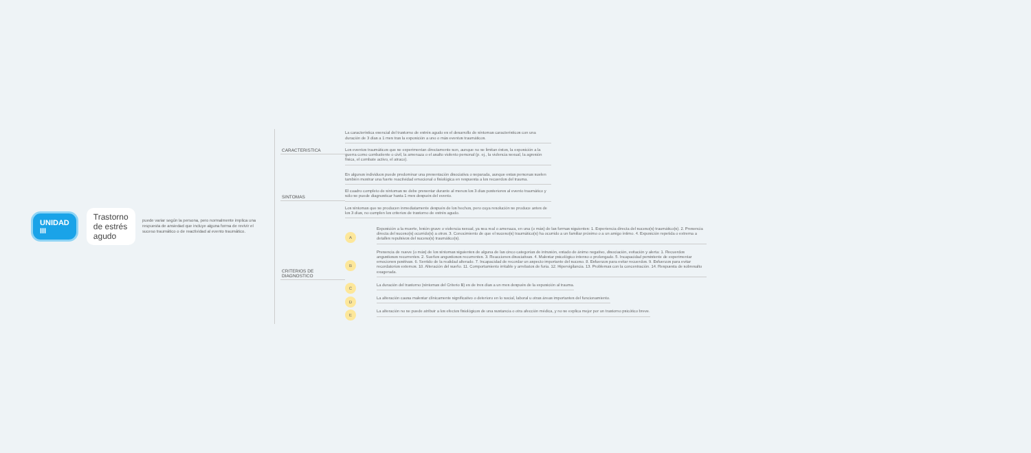UNIDAD III Trastorno de estrés agudo
puede variar según la persona, pero normalmente implica una respuesta de ansiedad que incluye alguna forma de revivir el suceso traumático o de reactividad al evento traumático.
CARACTERISTICA
La característica esencial del trastorno de estrés agudo es el desarrollo de síntomas característicos con una duración de 3 días a 1 mes tras la exposición a uno o más eventos traumáticos.
Los eventos traumáticos que se experimentan directamente son, aunque no se limitan éstos, la exposición a la guerra como combatiente o civil, la amenaza o el asalto violento personal (p. ej., la violencia sexual, la agresión física, el combate activo, el atraco).
SINTOMAS
En algunos individuos puede predominar una presentación disociativa o separada, aunque estas personas suelen también mostrar una fuerte reactividad emocional o fisiológica en respuesta a los recuerdos del trauma.
El cuadro completo de síntomas se debe presentar durante al menos los 3 días posteriores al evento traumático y sólo se puede diagnosticar hasta 1 mes después del evento.
Los síntomas que se producen inmediatamente después de los hechos, pero cuya resolución se produce antes de los 3 días, no cumplen los criterios de trastorno de estrés agudo.
CRITERIOS DE DIAGNOSTICO
A
Exposición a la muerte, lesión grave o violencia sexual, ya sea real o amenaza, en una (o más) de las formas siguientes: 1. Experiencia directa del suceso(s) traumático(s). 2. Presencia directa del suceso(s) ocurrido(s) a otros. 3. Conocimiento de que el suceso(s) traumático(s) ha ocurrido a un familiar próximo o a un amigo íntimo. 4. Exposición repetida o extrema a detalles repulsivos del suceso(s) traumático(s).
B
Presencia de nueve (o más) de los síntomas siguientes de alguna de las cinco categorías de intrusión, estado de ánimo negativo, disociación, evitación y alerta: 1. Recuerdos angustiosos recurrentes. 2. Sueños angustiosos recurrentes. 3. Reacciones disociativas. 4. Malestar psicológico intenso o prolongado. 5. Incapacidad persistente de experimentar emociones positivas. 6. Sentido de la realidad alterado. 7. Incapacidad de recordar un aspecto importante del suceso. 8. Esfuerzos para evitar recuerdos. 9. Esfuerzos para evitar recordatorios externos. 10. Alteración del sueño. 11. Comportamiento irritable y arrebatos de furia. 12. Hipervigilancia. 13. Problemas con la concentración. 14. Respuesta de sobresalto exagerada.
C
La duración del trastorno (síntomas del Criterio B) es de tres días a un mes después de la exposición al trauma.
D
La alteración causa malestar clínicamente significativo o deterioro en lo social, laboral u otras áreas importantes del funcionamiento.
E
La alteración no se puede atribuir a los efectos fisiológicos de una sustancia o otra afección médica, y no se explica mejor por un trastorno psicótico breve.